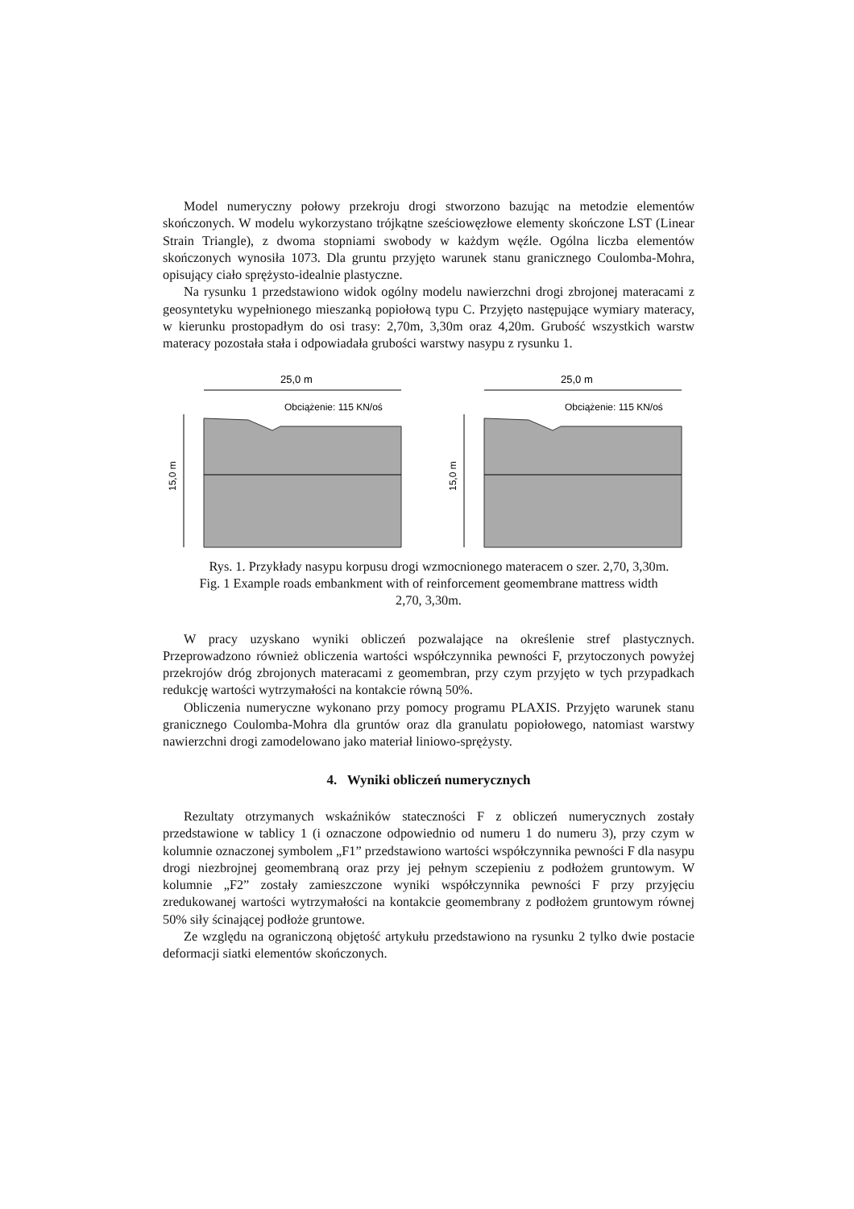Model numeryczny połowy przekroju drogi stworzono bazując na metodzie elementów skończonych. W modelu wykorzystano trójkątne sześciowęzłowe elementy skończone LST (Linear Strain Triangle), z dwoma stopniami swobody w każdym węźle. Ogólna liczba elementów skończonych wynosiła 1073. Dla gruntu przyjęto warunek stanu granicznego Coulomba-Mohra, opisujący ciało sprężysto-idealnie plastyczne.
Na rysunku 1 przedstawiono widok ogólny modelu nawierzchni drogi zbrojonej materacami z geosyntetyku wypełnionego mieszanką popiołową typu C. Przyjęto następujące wymiary materacy, w kierunku prostopadłym do osi trasy: 2,70m, 3,30m oraz 4,20m. Grubość wszystkich warstw materacy pozostała stała i odpowiadała grubości warstwy nasypu z rysunku 1.
25,0 m
Obciążenie: 115 KN/oś
15,0 m
25,0 m
Obciążenie: 115 KN/oś
15,0 m
Rys. 1. Przykłady nasypu korpusu drogi wzmocnionego materacem o szer. 2,70, 3,30m.
Fig. 1 Example roads embankment with of reinforcement geomembrane mattress width
2,70, 3,30m.
W pracy uzyskano wyniki obliczeń pozwalające na określenie stref plastycznych. Przeprowadzono również obliczenia wartości współczynnika pewności F, przytoczonych powyżej przekrojów dróg zbrojonych materacami z geomembran, przy czym przyjęto w tych przypadkach redukcję wartości wytrzymałości na kontakcie równą 50%.
Obliczenia numeryczne wykonano przy pomocy programu PLAXIS. Przyjęto warunek stanu granicznego Coulomba-Mohra dla gruntów oraz dla granulatu popiołowego, natomiast warstwy nawierzchni drogi zamodelowano jako materiał liniowo-sprężysty.
4. Wyniki obliczeń numerycznych
Rezultaty otrzymanych wskaźników stateczności F z obliczeń numerycznych zostały przedstawione w tablicy 1 (i oznaczone odpowiednio od numeru 1 do numeru 3), przy czym w kolumnie oznaczonej symbolem „F1” przedstawiono wartości współczynnika pewności F dla nasypu drogi niezbrojnej geomembraną oraz przy jej pełnym sczepieniu z podłożem gruntowym. W kolumnie „F2” zostały zamieszczone wyniki współczynnika pewności F przy przyjęciu zredukowanej wartości wytrzymałości na kontakcie geomembrany z podłożem gruntowym równej 50% siły ścinającej podłoże gruntowe.
Ze względu na ograniczoną objętość artykułu przedstawiono na rysunku 2 tylko dwie postacie deformacji siatki elementów skończonych.